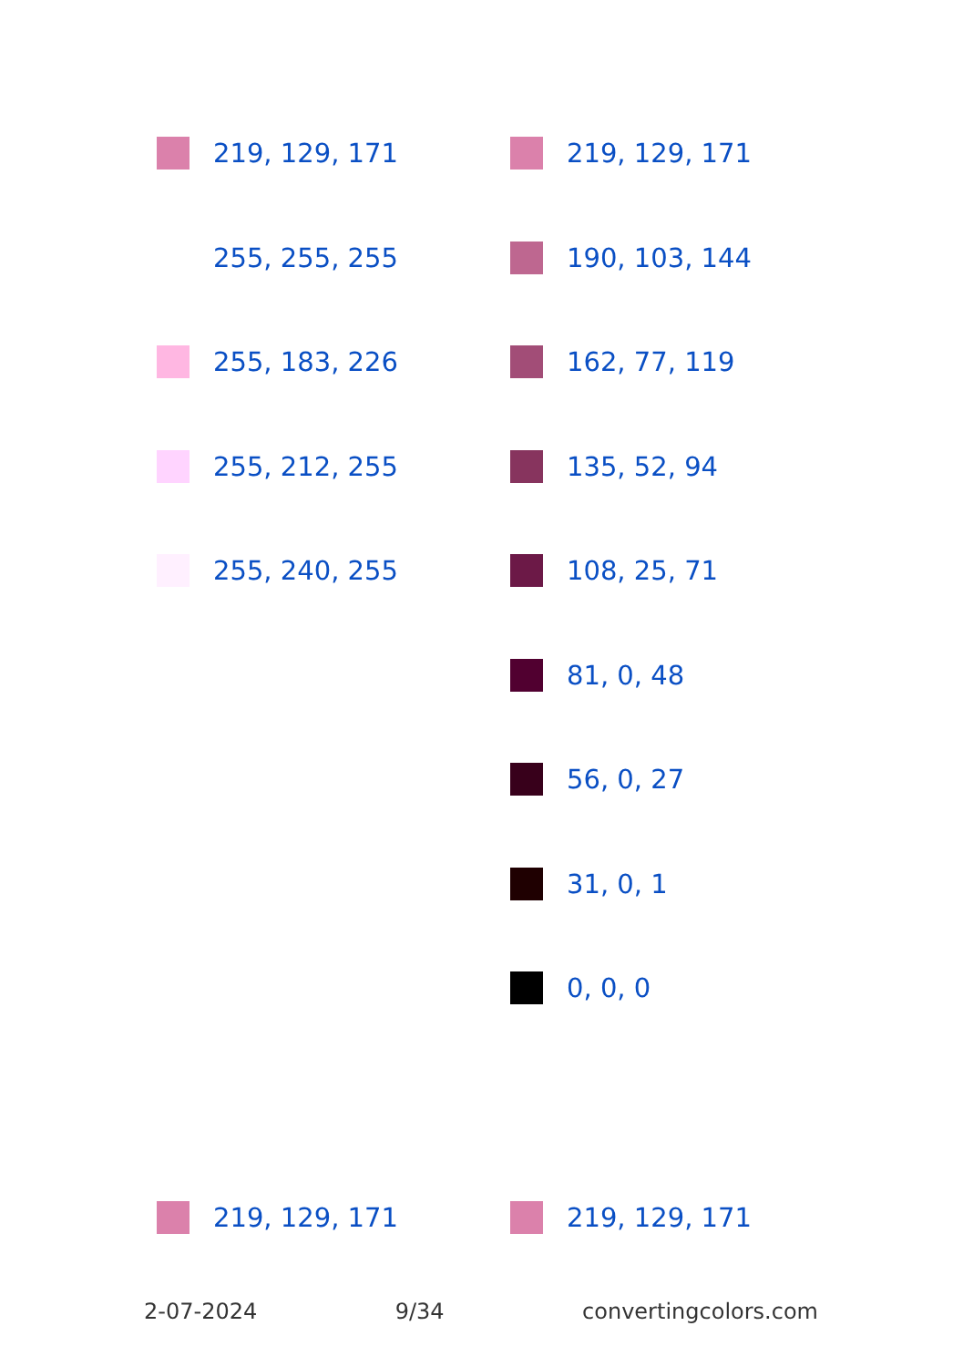219, 129, 171
255, 255, 255
255, 183, 226
255, 212, 255
255, 240, 255
219, 129, 171
190, 103, 144
162, 77, 119
135, 52, 94
108, 25, 71
81, 0, 48
56, 0, 27
31, 0, 1
0, 0, 0
219, 129, 171 219, 129, 171
2-07-2024 9/34 convertingcolors.com